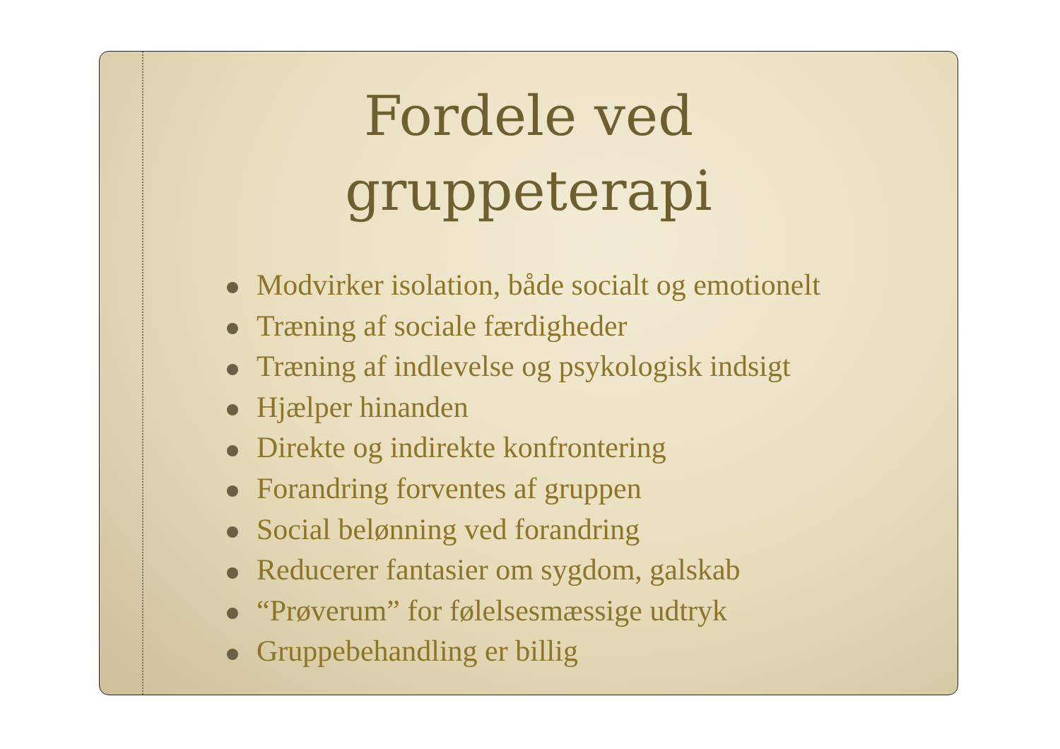Fordele ved
gruppeterapi
Modvirker isolation, både socialt og emotionelt
Træning af sociale færdigheder
Træning af indlevelse og psykologisk indsigt
Hjælper hinanden
Direkte og indirekte konfrontering
Forandring forventes af gruppen
Social belønning ved forandring
Reducerer fantasier om sygdom, galskab
“Prøverum” for følelsesmæssige udtryk
Gruppebehandling er billig